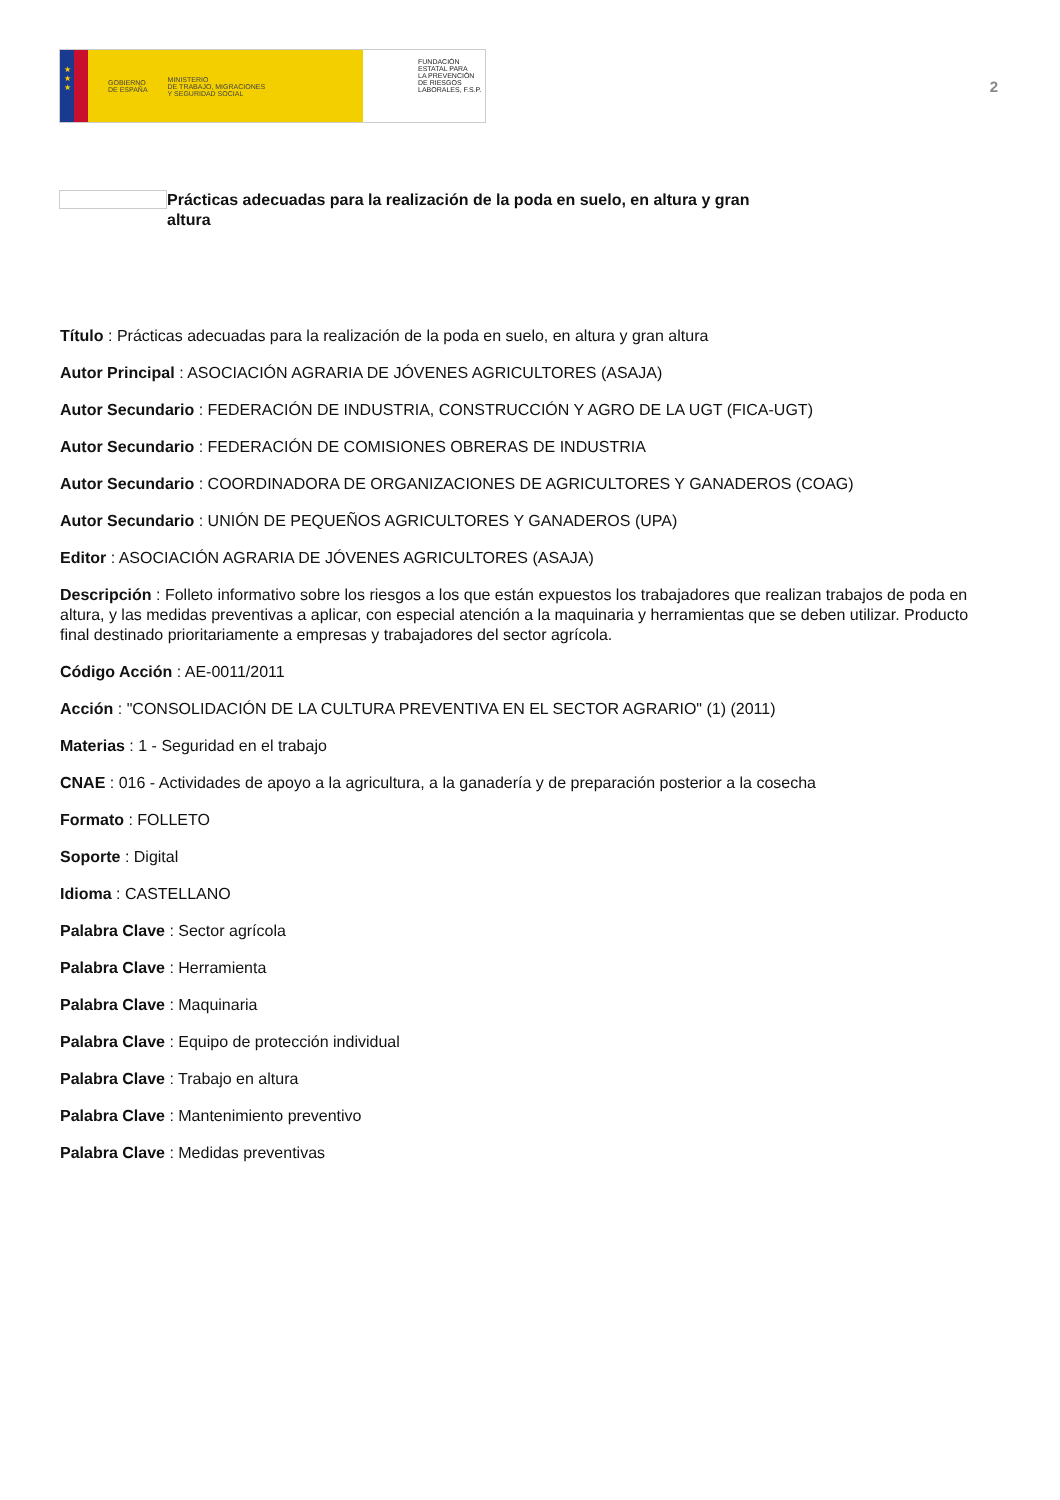★
★
★
GOBIERNO
DE ESPAÑA MINISTERIO
DE TRABAJO, MIGRACIONES
Y SEGURIDAD SOCIAL
FUNDACIÓN
ESTATAL PARA
LA PREVENCIÓN
DE RIESGOS
LABORALES, F.S.P.
2
Prácticas adecuadas para la realización de la poda en suelo, en altura y gran altura
Título : Prácticas adecuadas para la realización de la poda en suelo, en altura y gran altura
Autor Principal : ASOCIACIÓN AGRARIA DE JÓVENES AGRICULTORES (ASAJA)
Autor Secundario : FEDERACIÓN DE INDUSTRIA, CONSTRUCCIÓN Y AGRO DE LA UGT (FICA-UGT)
Autor Secundario : FEDERACIÓN DE COMISIONES OBRERAS DE INDUSTRIA
Autor Secundario : COORDINADORA DE ORGANIZACIONES DE AGRICULTORES Y GANADEROS (COAG)
Autor Secundario : UNIÓN DE PEQUEÑOS AGRICULTORES Y GANADEROS (UPA)
Editor : ASOCIACIÓN AGRARIA DE JÓVENES AGRICULTORES (ASAJA)
Descripción : Folleto informativo sobre los riesgos a los que están expuestos los trabajadores que realizan trabajos de poda en altura, y las medidas preventivas a aplicar, con especial atención a la maquinaria y herramientas que se deben utilizar. Producto final destinado prioritariamente a empresas y trabajadores del sector agrícola.
Código Acción : AE-0011/2011
Acción : "CONSOLIDACIÓN DE LA CULTURA PREVENTIVA EN EL SECTOR AGRARIO" (1) (2011)
Materias : 1 - Seguridad en el trabajo
CNAE : 016 - Actividades de apoyo a la agricultura, a la ganadería y de preparación posterior a la cosecha
Formato : FOLLETO
Soporte : Digital
Idioma : CASTELLANO
Palabra Clave : Sector agrícola
Palabra Clave : Herramienta
Palabra Clave : Maquinaria
Palabra Clave : Equipo de protección individual
Palabra Clave : Trabajo en altura
Palabra Clave : Mantenimiento preventivo
Palabra Clave : Medidas preventivas